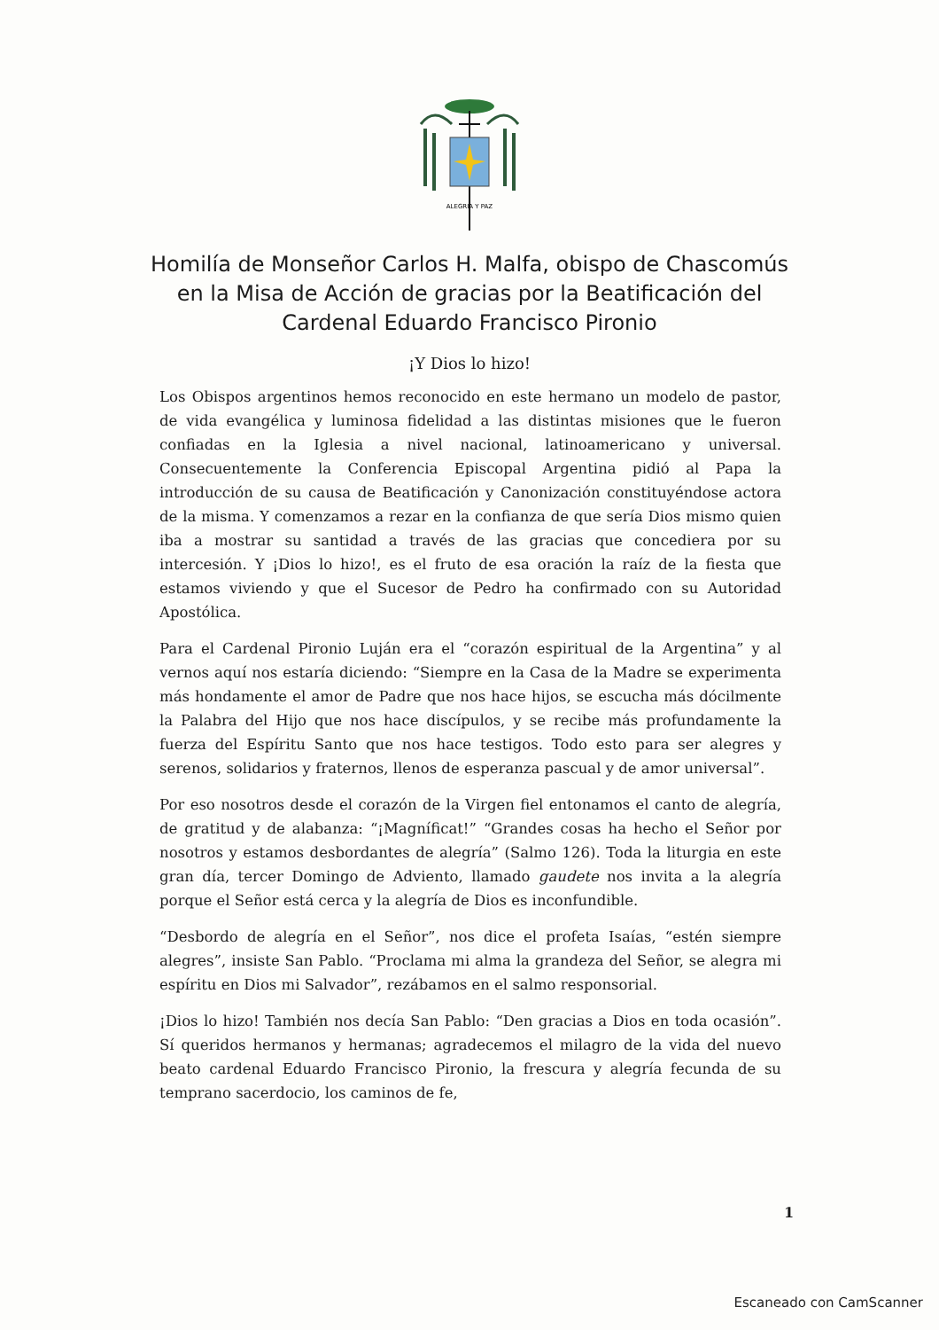ALEGRIA Y PAZ
Homilía de Monseñor Carlos H. Malfa, obispo de Chascomús en la Misa de Acción de gracias por la Beatificación del Cardenal Eduardo Francisco Pironio
¡Y Dios lo hizo!
Los Obispos argentinos hemos reconocido en este hermano un modelo de pastor, de vida evangélica y luminosa fidelidad a las distintas misiones que le fueron confiadas en la Iglesia a nivel nacional, latinoamericano y universal. Consecuentemente la Conferencia Episcopal Argentina pidió al Papa la introducción de su causa de Beatificación y Canonización constituyéndose actora de la misma. Y comenzamos a rezar en la confianza de que sería Dios mismo quien iba a mostrar su santidad a través de las gracias que concediera por su intercesión. Y ¡Dios lo hizo!, es el fruto de esa oración la raíz de la fiesta que estamos viviendo y que el Sucesor de Pedro ha confirmado con su Autoridad Apostólica.
Para el Cardenal Pironio Luján era el “corazón espiritual de la Argentina” y al vernos aquí nos estaría diciendo: “Siempre en la Casa de la Madre se experimenta más hondamente el amor de Padre que nos hace hijos, se escucha más dócilmente la Palabra del Hijo que nos hace discípulos, y se recibe más profundamente la fuerza del Espíritu Santo que nos hace testigos. Todo esto para ser alegres y serenos, solidarios y fraternos, llenos de esperanza pascual y de amor universal”.
Por eso nosotros desde el corazón de la Virgen fiel entonamos el canto de alegría, de gratitud y de alabanza: “¡Magníficat!” “Grandes cosas ha hecho el Señor por nosotros y estamos desbordantes de alegría” (Salmo 126). Toda la liturgia en este gran día, tercer Domingo de Adviento, llamado gaudete nos invita a la alegría porque el Señor está cerca y la alegría de Dios es inconfundible.
“Desbordo de alegría en el Señor”, nos dice el profeta Isaías, “estén siempre alegres”, insiste San Pablo. “Proclama mi alma la grandeza del Señor, se alegra mi espíritu en Dios mi Salvador”, rezábamos en el salmo responsorial.
¡Dios lo hizo! También nos decía San Pablo: “Den gracias a Dios en toda ocasión”. Sí queridos hermanos y hermanas; agradecemos el milagro de la vida del nuevo beato cardenal Eduardo Francisco Pironio, la frescura y alegría fecunda de su temprano sacerdocio, los caminos de fe,
1
Escaneado con CamScanner